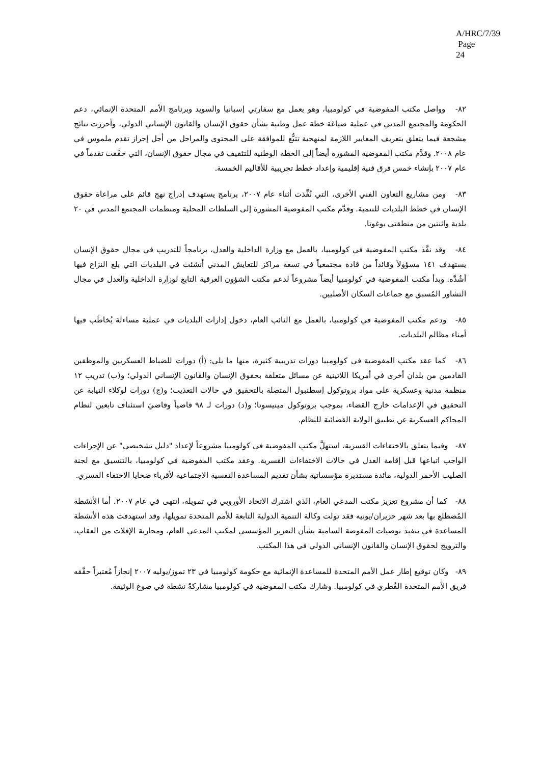A/HRC/7/39
Page 24
٨٢- وواصل مكتب المفوضية في كولومبيا، وهو يعمل مع سفارتي إسبانيا والسويد وبرنامج الأمم المتحدة الإنمائي، دعم الحكومة والمجتمع المدني في عملية صياغة خطة عمل وطنية بشأن حقوق الإنسان والقانون الإنساني الدولي، وأحرزت نتائج مشجعة فيما يتعلق بتعريف المعايير اللازمة لمنهجية تتبُّع للموافقة على المحتوى والمراحل من أجل إحراز تقدم ملموس في عام ٢٠٠٨. وقدَّم مكتب المفوضية المشورة أيضاً إلى الخطة الوطنية للتثقيف في مجال حقوق الإنسان، التي حقَّقت تقدماً في عام ٢٠٠٧ بإنشاء خمس فرق فنية إقليمية وإعداد خطط تجريبية للأقاليم الخمسة.
٨٣- ومن مشاريع التعاون الفني الأخرى، التي نُفِّذت أثناء عام ٢٠٠٧، برنامج يستهدف إدراج نهج قائم على مراعاة حقوق الإنسان في خطط البلديات للتنمية. وقدَّم مكتب المفوضية المشورة إلى السلطات المحلية ومنظمات المجتمع المدني في ٢٠ بلدية واثنتين من منطقتي بوغوتا.
٨٤- وقد نفَّذ مكتب المفوضية في كولومبيا، بالعمل مع وزارة الداخلية والعدل، برنامجاً للتدريب في مجال حقوق الإنسان يستهدف ١٤١ مسؤولاً وقائداً من قادة مجتمعياً في تسعة مراكز للتعايش المدني أنشئت في البلديات التي بلغ النزاع فيها أشُدَّه. وبدأ مكتب المفوضية في كولومبيا أيضاً مشروعاً لدعم مكتب الشؤون العرقية التابع لوزارة الداخلية والعدل في مجال التشاور المُسبق مع جماعات السكان الأصليين.
٨٥- ودعم مكتب المفوضية في كولومبيا، بالعمل مع النائب العام، دخول إدارات البلديات في عملية مساءلة يُخاطَب فيها أمناء مظالم البلديات.
٨٦- كما عقد مكتب المفوضية في كولومبيا دورات تدريبية كثيرة، منها ما يلي: (أ) دورات للضباط العسكريين والموظفين القادمين من بلدان أخرى في أمريكا اللاتينية عن مسائل متعلقة بحقوق الإنسان والقانون الإنساني الدولي؛ و(ب) تدريب ١٢ منظمة مدنية وعسكرية على مواد بروتوكول إسطنبول المتصلة بالتحقيق في حالات التعذيب؛ و(ج) دورات لوكلاء النيابة عن التحقيق في الإعدامات خارج القضاء، بموجب بروتوكول مينيسوتا؛ و(د) دورات لـ ٩٨ قاضياً وقاضيَ استئناف تابعين لنظام المحاكم العسكرية عن تطبيق الولاية القضائية للنظام.
٨٧- وفيما يتعلق بالاختفاءات القسرية، استهلَّ مكتب المفوضية في كولومبيا مشروعاً لإعداد "دليل تشخيصي" عن الإجراءات الواجب اتباعها قبل إقامة العدل في حالات الاختفاءات القسرية. وعقد مكتب المفوضية في كولومبيا، بالتنسيق مع لجنة الصليب الأحمر الدولية، مائدة مستديرة مؤسساتية بشأن تقديم المساعدة النفسية الاجتماعية لأقرباء ضحايا الاختفاء القسري.
٨٨- كما أن مشروع تعزيز مكتب المدعي العام، الذي اشترك الاتحاد الأوروبي في تمويله، انتهى في عام ٢٠٠٧. أما الأنشطة المُضطلع بها بعد شهر حزيران/يونيه فقد تولت وكالة التنمية الدولية التابعة للأمم المتحدة تمويلها، وقد استهدفت هذه الأنشطة المساعدة في تنفيذ توصيات المفوضة السامية بشأن التعزيز المؤسسي لمكتب المدعي العام، ومحاربة الإفلات من العقاب، والترويج لحقوق الإنسان والقانون الإنساني الدولي في هذا المكتب.
٨٩- وكان توقيع إطار عمل الأمم المتحدة للمساعدة الإنمائية مع حكومة كولومبيا في ٢٣ تموز/يوليه ٢٠٠٧ إنجازاً مُعتبراً حقَّقه فريق الأمم المتحدة القُطري في كولومبيا. وشارك مكتب المفوضية في كولومبيا مشاركةً نشطة في صوغ الوثيقة.